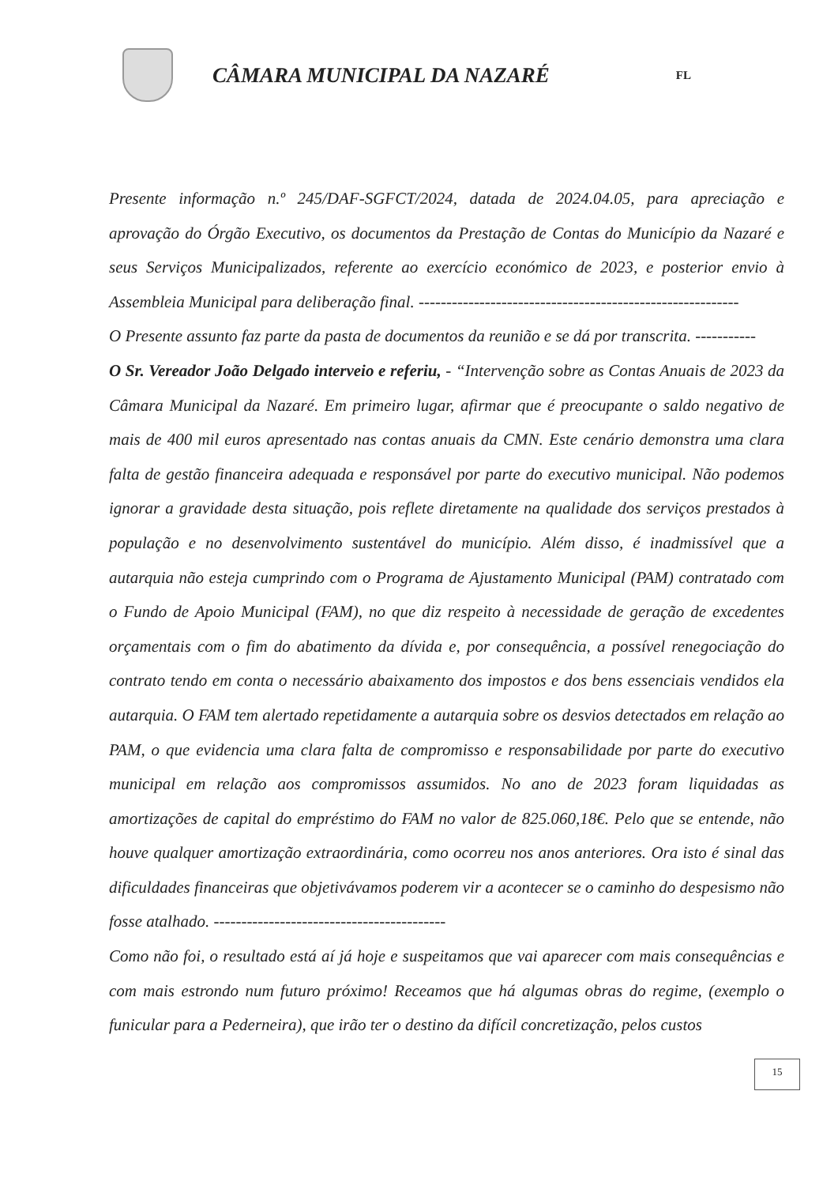CÂMARA MUNICIPAL DA NAZARÉ
FL
Presente informação n.º 245/DAF-SGFCT/2024, datada de 2024.04.05, para apreciação e aprovação do Órgão Executivo, os documentos da Prestação de Contas do Município da Nazaré e seus Serviços Municipalizados, referente ao exercício económico de 2023, e posterior envio à Assembleia Municipal para deliberação final. ----------------------------------------------------------
O Presente assunto faz parte da pasta de documentos da reunião e se dá por transcrita. -----------
O Sr. Vereador João Delgado interveio e referiu, - “Intervenção sobre as Contas Anuais de 2023 da Câmara Municipal da Nazaré. Em primeiro lugar, afirmar que é preocupante o saldo negativo de mais de 400 mil euros apresentado nas contas anuais da CMN. Este cenário demonstra uma clara falta de gestão financeira adequada e responsável por parte do executivo municipal. Não podemos ignorar a gravidade desta situação, pois reflete diretamente na qualidade dos serviços prestados à população e no desenvolvimento sustentável do município. Além disso, é inadmissível que a autarquia não esteja cumprindo com o Programa de Ajustamento Municipal (PAM) contratado com o Fundo de Apoio Municipal (FAM), no que diz respeito à necessidade de geração de excedentes orçamentais com o fim do abatimento da dívida e, por consequência, a possível renegociação do contrato tendo em conta o necessário abaixamento dos impostos e dos bens essenciais vendidos ela autarquia. O FAM tem alertado repetidamente a autarquia sobre os desvios detectados em relação ao PAM, o que evidencia uma clara falta de compromisso e responsabilidade por parte do executivo municipal em relação aos compromissos assumidos. No ano de 2023 foram liquidadas as amortizações de capital do empréstimo do FAM no valor de 825.060,18€. Pelo que se entende, não houve qualquer amortização extraordinária, como ocorreu nos anos anteriores. Ora isto é sinal das dificuldades financeiras que objetivávamos poderem vir a acontecer se o caminho do despesismo não fosse atalhado. ------------------------------------------
Como não foi, o resultado está aí já hoje e suspeitamos que vai aparecer com mais consequências e com mais estrondo num futuro próximo! Receamos que há algumas obras do regime, (exemplo o funicular para a Pederneira), que irão ter o destino da difícil concretização, pelos custos
15